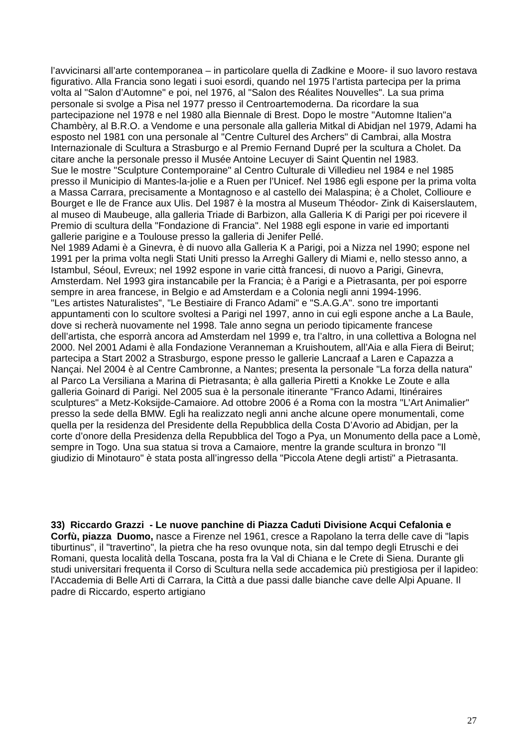l’avvicinarsi all’arte contemporanea – in particolare quella di Zadkine e Moore- il suo lavoro restava figurativo. Alla Francia sono legati i suoi esordi, quando nel 1975 l’artista partecipa per la prima volta al "Salon d’Automne" e poi, nel 1976, al "Salon des Réalites Nouvelles". La sua prima personale si svolge a Pisa nel 1977 presso il Centroartemoderna. Da ricordare la sua partecipazione nel 1978 e nel 1980 alla Biennale di Brest. Dopo le mostre "Automne Italien"a Chambèry, al B.R.O. a Vendome e una personale alla galleria Mitkal di Abidjan nel 1979, Adami ha esposto nel 1981 con una personale al "Centre Culturel des Archers" di Cambrai, alla Mostra Internazionale di Scultura a Strasburgo e al Premio Fernand Dupré per la scultura a Cholet. Da citare anche la personale presso il Musée Antoine Lecuyer di Saint Quentin nel 1983.
Sue le mostre "Sculpture Contemporaine" al Centro Culturale di Villedieu nel 1984 e nel 1985 presso il Municipio di Mantes-la-jolie e a Ruen per l’Unicef. Nel 1986 egli espone per la prima volta a Massa Carrara, precisamente a Montagnoso e al castello dei Malaspina; è a Cholet, Collioure e Bourget e Ile de France aux Ulis. Del 1987 è la mostra al Museum Théodor- Zink di Kaiserslautem, al museo di Maubeuge, alla galleria Triade di Barbizon, alla Galleria K di Parigi per poi ricevere il Premio di scultura della "Fondazione di Francia". Nel 1988 egli espone in varie ed importanti gallerie parigine e a Toulouse presso la galleria di Jenifer Pellé.
Nel 1989 Adami è a Ginevra, è di nuovo alla Galleria K a Parigi, poi a Nizza nel 1990; espone nel 1991 per la prima volta negli Stati Uniti presso la Arreghi Gallery di Miami e, nello stesso anno, a Istambul, Séoul, Evreux; nel 1992 espone in varie città francesi, di nuovo a Parigi, Ginevra, Amsterdam. Nel 1993 gira instancabile per la Francia; è a Parigi e a Pietrasanta, per poi esporre sempre in area francese, in Belgio e ad Amsterdam e a Colonia negli anni 1994-1996.
"Les artistes Naturalistes", "Le Bestiaire di Franco Adami" e "S.A.G.A". sono tre importanti appuntamenti con lo scultore svoltesi a Parigi nel 1997, anno in cui egli espone anche a La Baule, dove si recherà nuovamente nel 1998. Tale anno segna un periodo tipicamente francese dell’artista, che esporrà ancora ad Amsterdam nel 1999 e, tra l’altro, in una collettiva a Bologna nel 2000. Nel 2001 Adami è alla Fondazione Veranneman a Kruishoutem, all’Aia e alla Fiera di Beirut; partecipa a Start 2002 a Strasburgo, espone presso le gallerie Lancraaf a Laren e Capazza a Nançai. Nel 2004 è al Centre Cambronne, a Nantes; presenta la personale "La forza della natura" al Parco La Versiliana a Marina di Pietrasanta; è alla galleria Piretti a Knokke Le Zoute e alla galleria Goinard di Parigi. Nel 2005 sua è la personale itinerante "Franco Adami, Itinéraires sculptures" a Metz-Koksijde-Camaiore. Ad ottobre 2006 é a Roma con la mostra "L’Art Animalier" presso la sede della BMW. Egli ha realizzato negli anni anche alcune opere monumentali, come quella per la residenza del Presidente della Repubblica della Costa D’Avorio ad Abidjan, per la corte d’onore della Presidenza della Repubblica del Togo a Pya, un Monumento della pace a Lomè, sempre in Togo. Una sua statua si trova a Camaiore, mentre la grande scultura in bronzo "Il giudizio di Minotauro" è stata posta all’ingresso della "Piccola Atene degli artisti" a Pietrasanta.
33) Riccardo Grazzi - Le nuove panchine di Piazza Caduti Divisione Acqui Cefalonia e Corfù, piazza Duomo, nasce a Firenze nel 1961, cresce a Rapolano la terra delle cave di "lapis tiburtinus", il "travertino", la pietra che ha reso ovunque nota, sin dal tempo degli Etruschi e dei Romani, questa località della Toscana, posta fra la Val di Chiana e le Crete di Siena. Durante gli studi universitari frequenta il Corso di Scultura nella sede accademica più prestigiosa per il lapideo: l'Accademia di Belle Arti di Carrara, la Città a due passi dalle bianche cave delle Alpi Apuane. Il padre di Riccardo, esperto artigiano
27